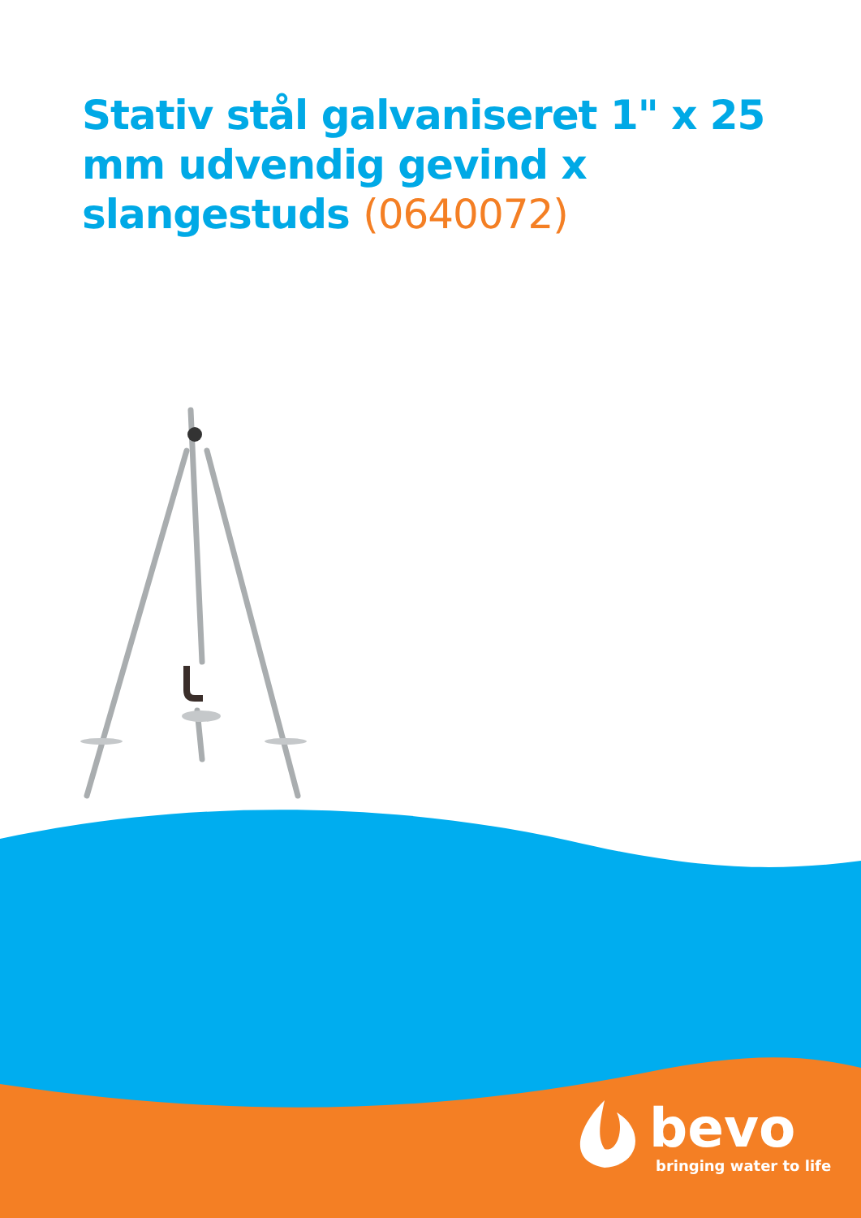Stativ stål galvaniseret 1" x 25 mm udvendig gevind x slangestuds (0640072)
bevo
bringing water to life